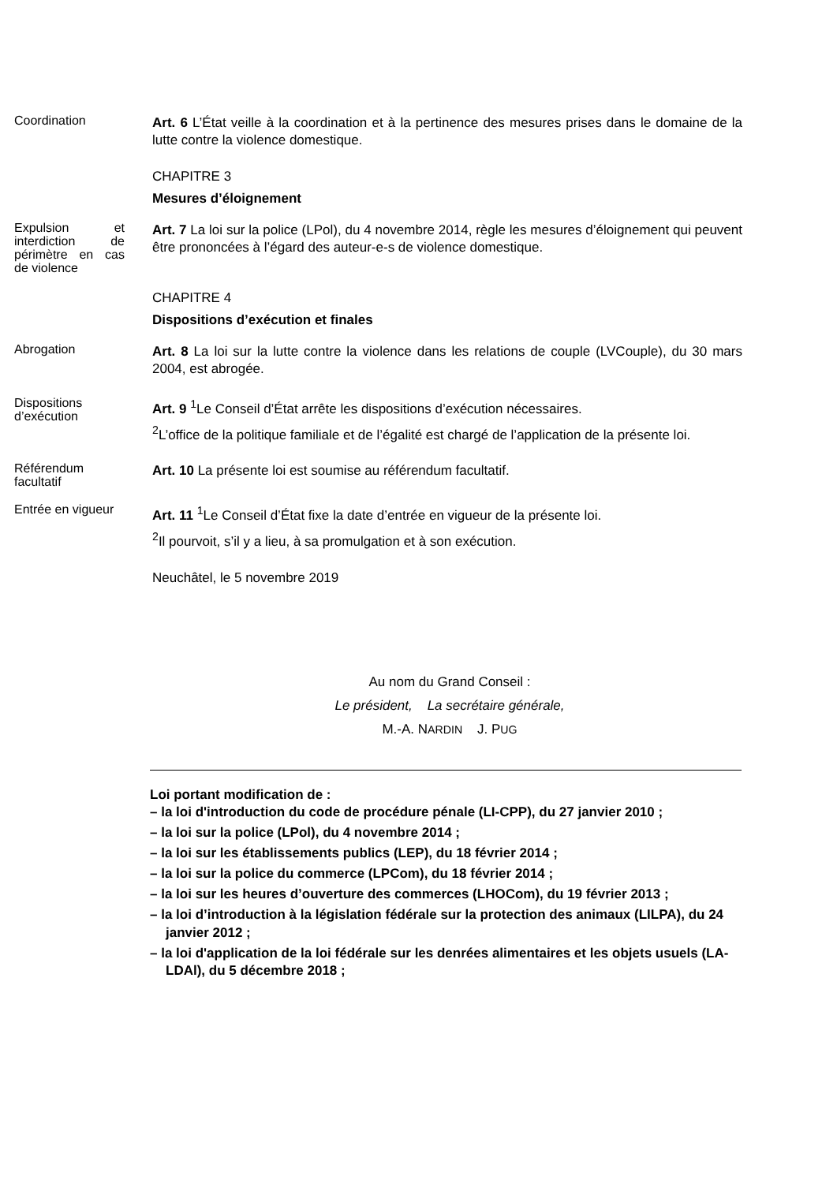Coordination
Art. 6 L’État veille à la coordination et à la pertinence des mesures prises dans le domaine de la lutte contre la violence domestique.
CHAPITRE 3
Mesures d’éloignement
Expulsion et interdiction de périmètre en cas de violence
Art. 7 La loi sur la police (LPol), du 4 novembre 2014, règle les mesures d’éloignement qui peuvent être prononcées à l’égard des auteur-e-s de violence domestique.
CHAPITRE 4
Dispositions d’exécution et finales
Abrogation
Art. 8 La loi sur la lutte contre la violence dans les relations de couple (LVCouple), du 30 mars 2004, est abrogée.
Dispositions d’exécution
Art. 9 <sup>1</sup>Le Conseil d’État arrête les dispositions d’exécution nécessaires.
<sup>2</sup> L’office de la politique familiale et de l’égalité est chargé de l’application de la présente loi.
Référendum facultatif
Art. 10 La présente loi est soumise au référendum facultatif.
Entrée en vigueur
Art. 11 <sup>1</sup>Le Conseil d’État fixe la date d’entrée en vigueur de la présente loi.
<sup>2</sup> Il pourvoit, s’il y a lieu, à sa promulgation et à son exécution.
Neuchâtel, le 5 novembre 2019
Au nom du Grand Conseil :
Le président, La secrétaire générale,
M.-A. NARDIN J. PUG
Loi portant modification de :
– la loi d'introduction du code de procédure pénale (LI-CPP), du 27 janvier 2010 ;
– la loi sur la police (LPol), du 4 novembre 2014 ;
– la loi sur les établissements publics (LEP), du 18 février 2014 ;
– la loi sur la police du commerce (LPCom), du 18 février 2014 ;
– la loi sur les heures d’ouverture des commerces (LHOCom), du 19 février 2013 ;
– la loi d’introduction à la législation fédérale sur la protection des animaux (LILPA), du 24 janvier 2012 ;
– la loi d'application de la loi fédérale sur les denrées alimentaires et les objets usuels (LA-LDAl), du 5 décembre 2018 ;